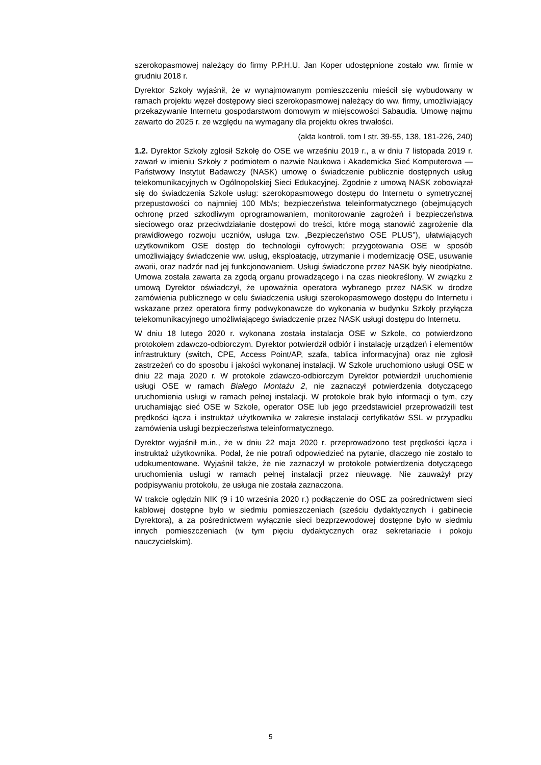szerokopasmowej należący do firmy P.P.H.U. Jan Koper udostępnione zostało ww. firmie w grudniu 2018 r.
Dyrektor Szkoły wyjaśnił, że w wynajmowanym pomieszczeniu mieścił się wybudowany w ramach projektu węzeł dostępowy sieci szerokopasmowej należący do ww. firmy, umożliwiający przekazywanie Internetu gospodarstwom domowym w miejscowości Sabaudia. Umowę najmu zawarto do 2025 r. ze względu na wymagany dla projektu okres trwałości.
(akta kontroli, tom I str. 39-55, 138, 181-226, 240)
1.2. Dyrektor Szkoły zgłosił Szkołę do OSE we wrześniu 2019 r., a w dniu 7 listopada 2019 r. zawarł w imieniu Szkoły z podmiotem o nazwie Naukowa i Akademicka Sieć Komputerowa — Państwowy Instytut Badawczy (NASK) umowę o świadczenie publicznie dostępnych usług telekomunikacyjnych w Ogólnopolskiej Sieci Edukacyjnej. Zgodnie z umową NASK zobowiązał się do świadczenia Szkole usług: szerokopasmowego dostępu do Internetu o symetrycznej przepustowości co najmniej 100 Mb/s; bezpieczeństwa teleinformatycznego (obejmujących ochronę przed szkodliwym oprogramowaniem, monitorowanie zagrożeń i bezpieczeństwa sieciowego oraz przeciwdziałanie dostępowi do treści, które mogą stanowić zagrożenie dla prawidłowego rozwoju uczniów, usługa tzw. „Bezpieczeństwo OSE PLUS”), ułatwiających użytkownikom OSE dostęp do technologii cyfrowych; przygotowania OSE w sposób umożliwiający świadczenie ww. usług, eksploatację, utrzymanie i modernizację OSE, usuwanie awarii, oraz nadzór nad jej funkcjonowaniem. Usługi świadczone przez NASK były nieodpłatne. Umowa została zawarta za zgodą organu prowadzącego i na czas nieokreślony. W związku z umową Dyrektor oświadczył, że upoważnia operatora wybranego przez NASK w drodze zamówienia publicznego w celu świadczenia usługi szerokopasmowego dostępu do Internetu i wskazane przez operatora firmy podwykonawcze do wykonania w budynku Szkoły przyłącza telekomunikacyjnego umożliwiającego świadczenie przez NASK usługi dostępu do Internetu.
W dniu 18 lutego 2020 r. wykonana została instalacja OSE w Szkole, co potwierdzono protokołem zdawczo-odbiorczym. Dyrektor potwierdził odbiór i instalację urządzeń i elementów infrastruktury (switch, CPE, Access Point/AP, szafa, tablica informacyjna) oraz nie zgłosił zastrzeżeń co do sposobu i jakości wykonanej instalacji. W Szkole uruchomiono usługi OSE w dniu 22 maja 2020 r. W protokole zdawczo-odbiorczym Dyrektor potwierdził uruchomienie usługi OSE w ramach Białego Montażu 2, nie zaznaczył potwierdzenia dotyczącego uruchomienia usługi w ramach pełnej instalacji. W protokole brak było informacji o tym, czy uruchamiając sieć OSE w Szkole, operator OSE lub jego przedstawiciel przeprowadzili test prędkości łącza i instruktaż użytkownika w zakresie instalacji certyfikatów SSL w przypadku zamówienia usługi bezpieczeństwa teleinformatycznego.
Dyrektor wyjaśnił m.in., że w dniu 22 maja 2020 r. przeprowadzono test prędkości łącza i instruktaż użytkownika. Podał, że nie potrafi odpowiedzieć na pytanie, dlaczego nie zostało to udokumentowane. Wyjaśnił także, że nie zaznaczył w protokole potwierdzenia dotyczącego uruchomienia usługi w ramach pełnej instalacji przez nieuwagę. Nie zauważył przy podpisywaniu protokołu, że usługa nie została zaznaczona.
W trakcie oględzin NIK (9 i 10 września 2020 r.) podłączenie do OSE za pośrednictwem sieci kablowej dostępne było w siedmiu pomieszczeniach (sześciu dydaktycznych i gabinecie Dyrektora), a za pośrednictwem wyłącznie sieci bezprzewodowej dostępne było w siedmiu innych pomieszczeniach (w tym pięciu dydaktycznych oraz sekretariacie i pokoju nauczycielskim).
5